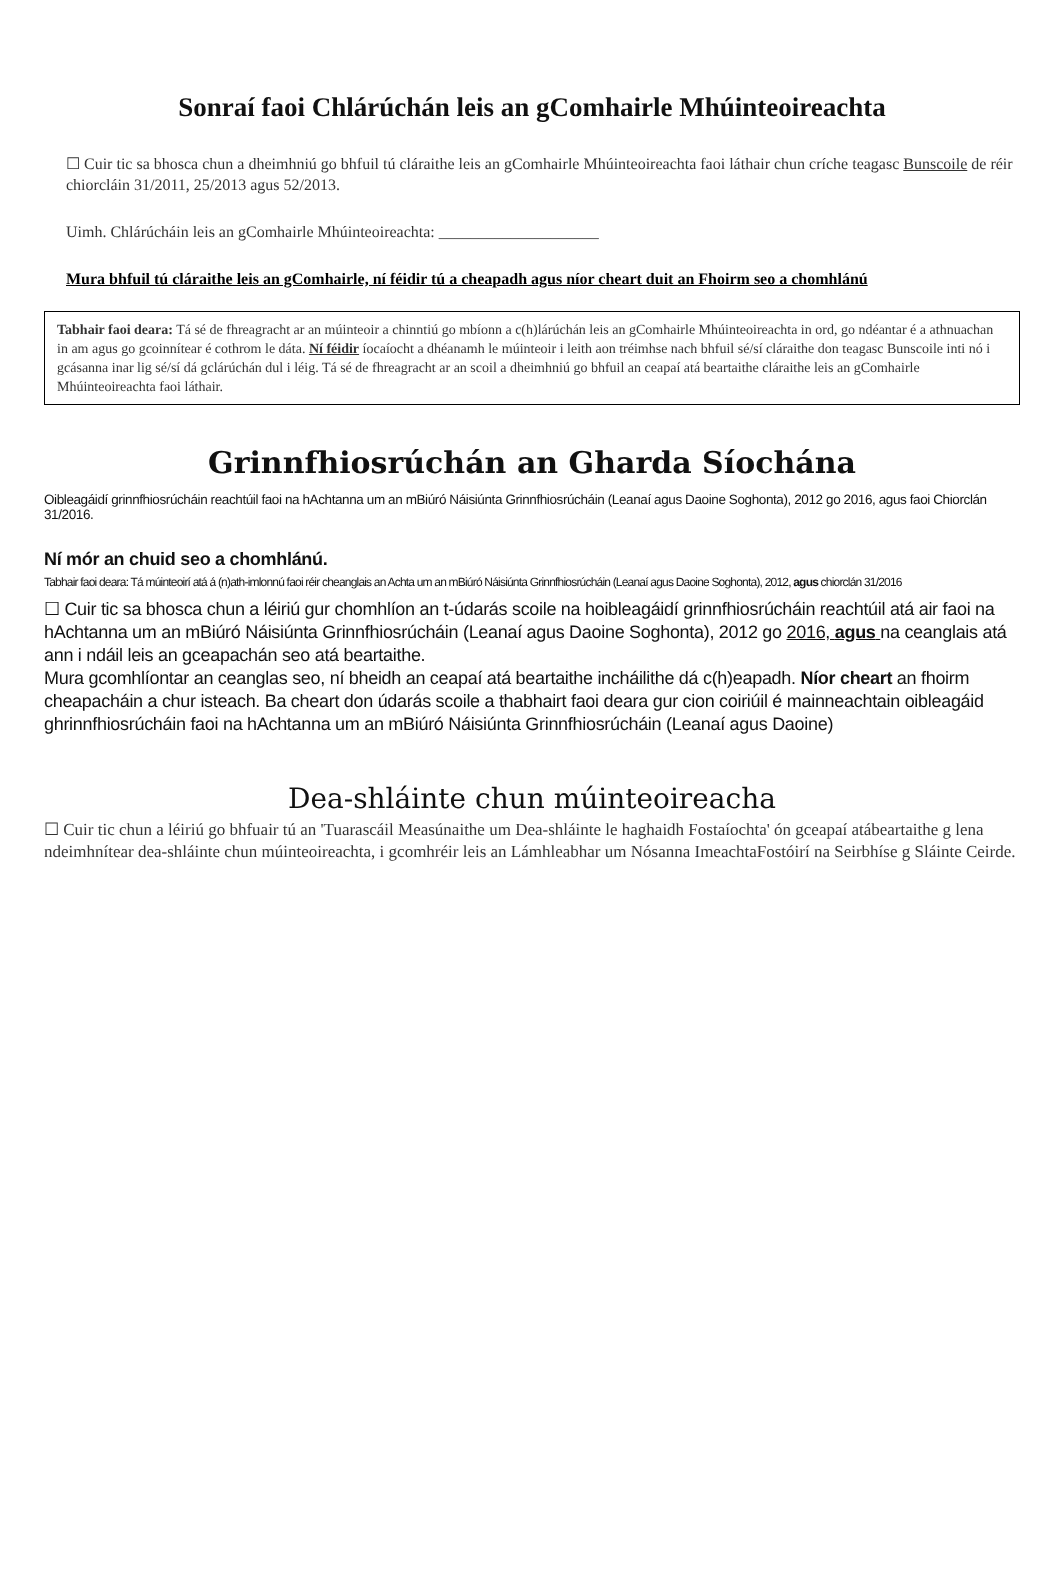Sonraí faoi Chlárúchán leis an gComhairle Mhúinteoireachta
☐ Cuir tic sa bhosca chun a dheimhniú go bhfuil tú cláraithe leis an gComhairle Mhúinteoireachta faoi láthair chun críche teagasc Bunscoile de réir chiorcláin 31/2011, 25/2013 agus 52/2013.
Uimh. Chlárúcháin leis an gComhairle Mhúinteoireachta: ____________________
Mura bhfuil tú cláraithe leis an gComhairle, ní féidir tú a cheapadh agus níor cheart duit an Fhoirm seo a chomhlánú
Tabhair faoi deara: Tá sé de fhreagracht ar an múinteoir a chinntiú go mbíonn a c(h)lárúchán leis an gComhairle Mhúinteoireachta in ord, go ndéantar é a athnuachan in am agus go gcoinnítear é cothrom le dáta. Ní féidir íocaíocht a dhéanamh le múinteoir i leith aon tréimhse nach bhfuil sé/sí cláraithe don teagasc Bunscoile inti nó i gcásanna inar lig sé/sí dá gclárúchán dul i léig. Tá sé de fhreagracht ar an scoil a dheimhniú go bhfuil an ceapaí atá beartaithe cláraithe leis an gComhairle Mhúinteoireachta faoi láthair.
Grinnfhiosrúchán an Gharda Síochána
Oibleagáidí grinnfhiosrúcháin reachtúil faoi na hAchtanna um an mBiúró Náisiúnta Grinnfhiosrúcháin (Leanaí agus Daoine Soghonta), 2012 go 2016, agus faoi Chiorclán 31/2016.
Ní mór an chuid seo a chomhlánú.
Tabhair faoi deara: Tá múinteoirí atá á (n)ath-imlonnú faoi réir cheanglais an Achta um an mBiúró Náisiúnta Grinnfhiosrúcháin (Leanaí agus Daoine Soghonta), 2012, agus chiorclán 31/2016
☐ Cuir tic sa bhosca chun a léiriú gur chomhlíon an t-údarás scoile na hoibleagáidí grinnfhiosrúcháin reachtúil atá air faoi na hAchtanna um an mBiúró Náisiúnta Grinnfhiosrúcháin (Leanaí agus Daoine Soghonta), 2012 go 2016, agus na ceanglais atá ann i ndáil leis an gceapachán seo atá beartaithe.
Mura gcomhlíontar an ceanglas seo, ní bheidh an ceapaí atá beartaithe incháilithe dá c(h)eapadh. Níor cheart an fhoirm cheapacháin a chur isteach. Ba cheart don údarás scoile a thabhairt faoi deara gur cion coiriúil é mainneachtain oibleagáid ghrinnfhiosrúcháin faoi na hAchtanna um an mBiúró Náisiúnta Grinnfhiosrúcháin (Leanaí agus Daoine)
Dea-shláinte chun múinteoireacha
☐ Cuir tic chun a léiriú go bhfuair tú an 'Tuarascáil Measúnaithe um Dea-shláinte le haghaidh Fostaíochta' ón gceapaí atábeartaithe g lena ndeimhnítear dea-shláinte chun múinteoireachta, i gcomhréir leis an Lámhleabhar um Nósanna ImeachtaFostóirí na Seirbhíse g Sláinte Ceirde.